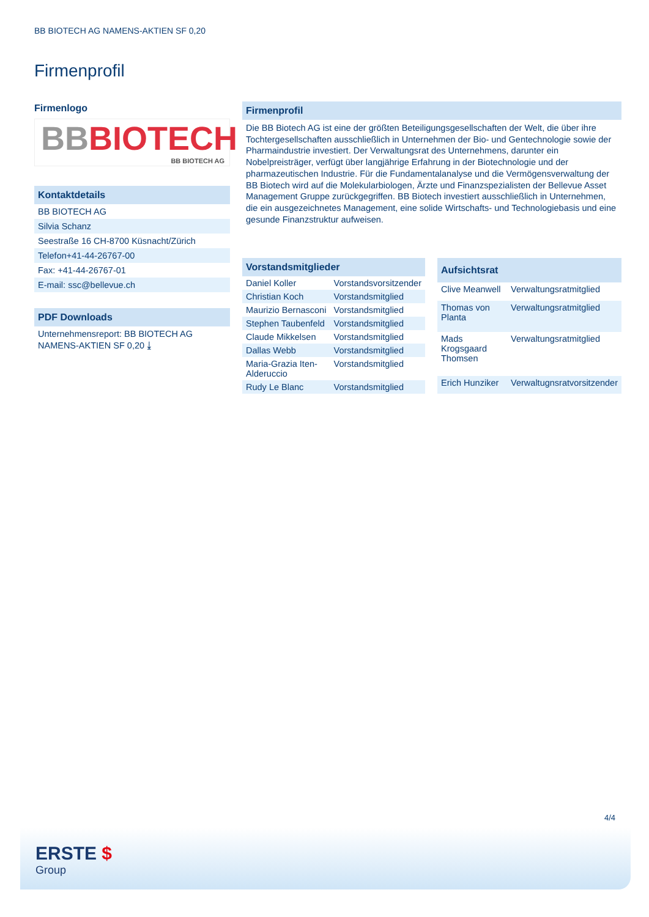BB BIOTECH AG NAMENS-AKTIEN SF 0,20
Firmenprofil
Firmenlogo
BB BIOTECH
BB BIOTECH AG
Kontaktdetails
BB BIOTECH AG
Silvia Schanz
Seestraße 16 CH-8700 Küsnacht/Zürich
Telefon+41-44-26767-00
Fax: +41-44-26767-01
E-mail: ssc@bellevue.ch
PDF Downloads
Unternehmensreport: BB BIOTECH AG NAMENS-AKTIEN SF 0,20 ⤓
Firmenprofil
Die BB Biotech AG ist eine der größten Beteiligungsgesellschaften der Welt, die über ihre Tochtergesellschaften ausschließlich in Unternehmen der Bio- und Gentechnologie sowie der Pharmaindustrie investiert. Der Verwaltungsrat des Unternehmens, darunter ein Nobelpreisträger, verfügt über langjährige Erfahrung in der Biotechnologie und der pharmazeutischen Industrie. Für die Fundamentalanalyse und die Vermögensverwaltung der BB Biotech wird auf die Molekularbiologen, Ärzte und Finanzspezialisten der Bellevue Asset Management Gruppe zurückgegriffen. BB Biotech investiert ausschließlich in Unternehmen, die ein ausgezeichnetes Management, eine solide Wirtschafts- und Technologiebasis und eine gesunde Finanzstruktur aufweisen.
| Vorstandsmitglieder | |
| --- | --- |
| Daniel Koller | Vorstandsvorsitzender |
| Christian Koch | Vorstandsmitglied |
| Maurizio Bernasconi | Vorstandsmitglied |
| Stephen Taubenfeld | Vorstandsmitglied |
| Claude Mikkelsen | Vorstandsmitglied |
| Dallas Webb | Vorstandsmitglied |
| Maria-Grazia Iten-Alderuccio | Vorstandsmitglied |
| Rudy Le Blanc | Vorstandsmitglied |
| Aufsichtsrat | |
| --- | --- |
| Clive Meanwell | Verwaltungsratmitglied |
| Thomas von Planta | Verwaltungsratmitglied |
| Mads Krogsgaard Thomsen | Verwaltungsratmitglied |
| Erich Hunziker | Verwaltugnsratvorsitzender |
4/4
ERSTE $
Group